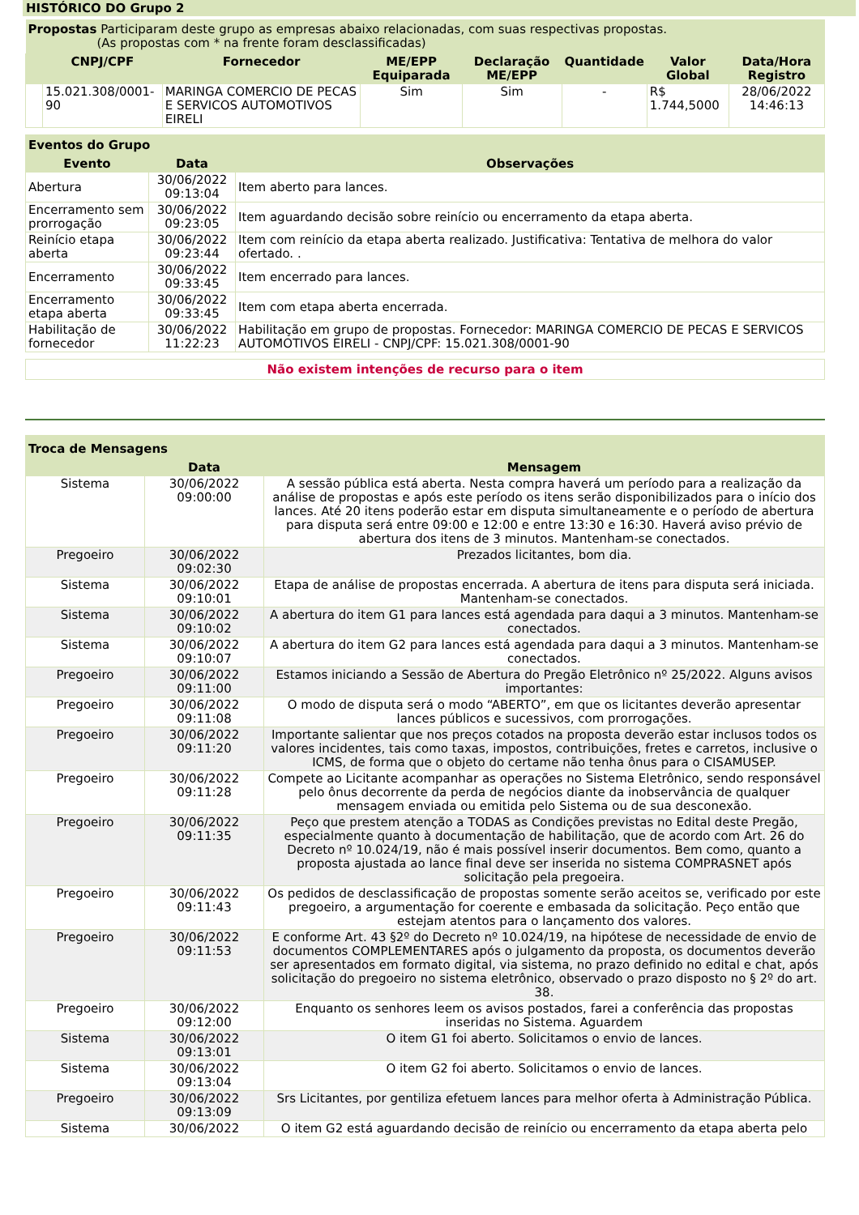HISTÓRICO DO Grupo 2
| Propostas Participaram deste grupo as empresas abaixo relacionadas, com suas respectivas propostas. (As propostas com * na frente foram desclassificadas) | | | | | | | |
| | CNPJ/CPF | Fornecedor | ME/EPP Equiparada | Declaração ME/EPP | Quantidade | Valor Global | Data/Hora Registro |
| | 15.021.308/0001-90 | MARINGA COMERCIO DE PECAS E SERVICOS AUTOMOTIVOS EIRELI | Sim | Sim | - | R$ 1.744,5000 | 28/06/2022 14:46:13 |
| Eventos do Grupo | | |
| --- | --- | --- |
| Evento | Data | Observações |
| Abertura | 30/06/2022 09:13:04 | Item aberto para lances. |
| Encerramento sem prorrogação | 30/06/2022 09:23:05 | Item aguardando decisão sobre reinício ou encerramento da etapa aberta. |
| Reinício etapa aberta | 30/06/2022 09:23:44 | Item com reinício da etapa aberta realizado. Justificativa: Tentativa de melhora do valor ofertado. . |
| Encerramento | 30/06/2022 09:33:45 | Item encerrado para lances. |
| Encerramento etapa aberta | 30/06/2022 09:33:45 | Item com etapa aberta encerrada. |
| Habilitação de fornecedor | 30/06/2022 11:22:23 | Habilitação em grupo de propostas. Fornecedor: MARINGA COMERCIO DE PECAS E SERVICOS AUTOMOTIVOS EIRELI - CNPJ/CPF: 15.021.308/0001-90 |
Não existem intenções de recurso para o item
| Troca de Mensagens | | |
| --- | --- | --- |
| | Data | Mensagem |
| Sistema | 30/06/2022 09:00:00 | A sessão pública está aberta. Nesta compra haverá um período para a realização da análise de propostas e após este período os itens serão disponibilizados para o início dos lances. Até 20 itens poderão estar em disputa simultaneamente e o período de abertura para disputa será entre 09:00 e 12:00 e entre 13:30 e 16:30. Haverá aviso prévio de abertura dos itens de 3 minutos. Mantenham-se conectados. |
| Pregoeiro | 30/06/2022 09:02:30 | Prezados licitantes, bom dia. |
| Sistema | 30/06/2022 09:10:01 | Etapa de análise de propostas encerrada. A abertura de itens para disputa será iniciada. Mantenham-se conectados. |
| Sistema | 30/06/2022 09:10:02 | A abertura do item G1 para lances está agendada para daqui a 3 minutos. Mantenham-se conectados. |
| Sistema | 30/06/2022 09:10:07 | A abertura do item G2 para lances está agendada para daqui a 3 minutos. Mantenham-se conectados. |
| Pregoeiro | 30/06/2022 09:11:00 | Estamos iniciando a Sessão de Abertura do Pregão Eletrônico nº 25/2022. Alguns avisos importantes: |
| Pregoeiro | 30/06/2022 09:11:08 | O modo de disputa será o modo “ABERTO”, em que os licitantes deverão apresentar lances públicos e sucessivos, com prorrogações. |
| Pregoeiro | 30/06/2022 09:11:20 | Importante salientar que nos preços cotados na proposta deverão estar inclusos todos os valores incidentes, tais como taxas, impostos, contribuições, fretes e carretos, inclusive o ICMS, de forma que o objeto do certame não tenha ônus para o CISAMUSEP. |
| Pregoeiro | 30/06/2022 09:11:28 | Compete ao Licitante acompanhar as operações no Sistema Eletrônico, sendo responsável pelo ônus decorrente da perda de negócios diante da inobservância de qualquer mensagem enviada ou emitida pelo Sistema ou de sua desconexão. |
| Pregoeiro | 30/06/2022 09:11:35 | Peço que prestem atenção a TODAS as Condições previstas no Edital deste Pregão, especialmente quanto à documentação de habilitação, que de acordo com Art. 26 do Decreto nº 10.024/19, não é mais possível inserir documentos. Bem como, quanto a proposta ajustada ao lance final deve ser inserida no sistema COMPRASNET após solicitação pela pregoeira. |
| Pregoeiro | 30/06/2022 09:11:43 | Os pedidos de desclassificação de propostas somente serão aceitos se, verificado por este pregoeiro, a argumentação for coerente e embasada da solicitação. Peço então que estejam atentos para o lançamento dos valores. |
| Pregoeiro | 30/06/2022 09:11:53 | E conforme Art. 43 §2º do Decreto nº 10.024/19, na hipótese de necessidade de envio de documentos COMPLEMENTARES após o julgamento da proposta, os documentos deverão ser apresentados em formato digital, via sistema, no prazo definido no edital e chat, após solicitação do pregoeiro no sistema eletrônico, observado o prazo disposto no § 2º do art. 38. |
| Pregoeiro | 30/06/2022 09:12:00 | Enquanto os senhores leem os avisos postados, farei a conferência das propostas inseridas no Sistema. Aguardem |
| Sistema | 30/06/2022 09:13:01 | O item G1 foi aberto. Solicitamos o envio de lances. |
| Sistema | 30/06/2022 09:13:04 | O item G2 foi aberto. Solicitamos o envio de lances. |
| Pregoeiro | 30/06/2022 09:13:09 | Srs Licitantes, por gentiliza efetuem lances para melhor oferta à Administração Pública. |
| Sistema | 30/06/2022 | O item G2 está aguardando decisão de reinício ou encerramento da etapa aberta pelo |